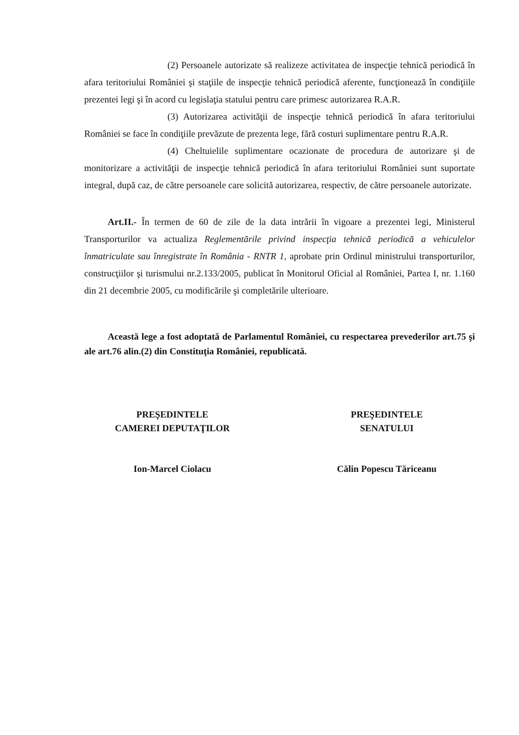(2) Persoanele autorizate să realizeze activitatea de inspecţie tehnică periodică în afara teritoriului României şi staţiile de inspecţie tehnică periodică aferente, funcţionează în condiţiile prezentei legi şi în acord cu legislaţia statului pentru care primesc autorizarea R.A.R.
(3) Autorizarea activităţii de inspecţie tehnică periodică în afara teritoriului României se face în condiţiile prevăzute de prezenta lege, fără costuri suplimentare pentru R.A.R.
(4) Cheltuielile suplimentare ocazionate de procedura de autorizare şi de monitorizare a activităţii de inspecţie tehnică periodică în afara teritoriului României sunt suportate integral, după caz, de către persoanele care solicită autorizarea, respectiv, de către persoanele autorizate.
Art.II.- În termen de 60 de zile de la data intrării în vigoare a prezentei legi, Ministerul Transporturilor va actualiza Reglementările privind inspecţia tehnică periodică a vehiculelor înmatriculate sau înregistrate în România - RNTR 1, aprobate prin Ordinul ministrului transporturilor, construcţiilor şi turismului nr.2.133/2005, publicat în Monitorul Oficial al României, Partea I, nr. 1.160 din 21 decembrie 2005, cu modificările şi completările ulterioare.
Această lege a fost adoptată de Parlamentul României, cu respectarea prevederilor art.75 şi ale art.76 alin.(2) din Constituţia României, republicată.
PREŞEDINTELE
CAMEREI DEPUTAŢILOR
Ion-Marcel Ciolacu
PREŞEDINTELE
SENATULUI
Călin Popescu Tăriceanu